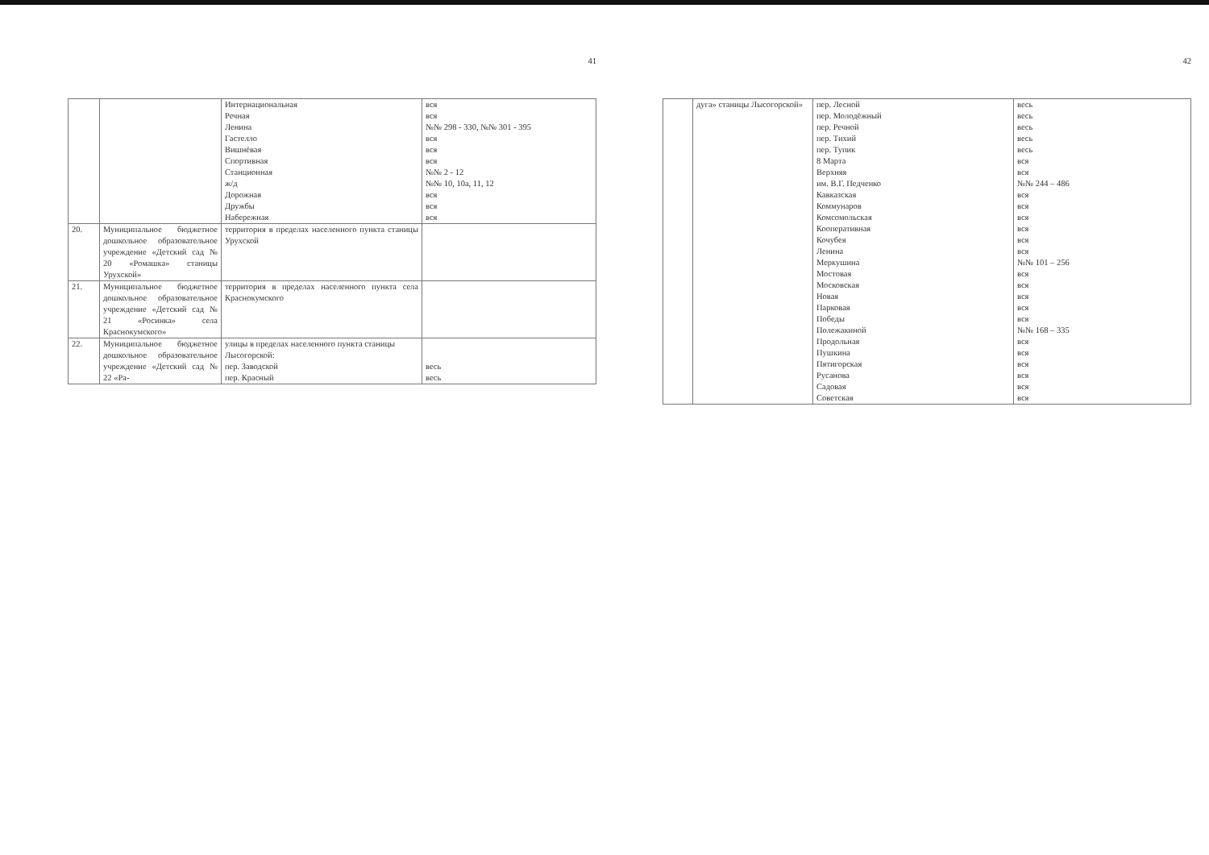41
| | | Интернациональная Речная Ленина Гастелло Вишнёвая Спортивная Станционная ж/д Дорожная Дружбы Набережная | вся вся №№ 298 - 330, №№ 301 - 395 вся вся вся №№ 2 - 12 №№ 10, 10а, 11, 12 вся вся вся |
| 20. | Муниципальное бюджетное дошкольное образовательное учреждение «Детский сад № 20 «Ромашка» станицы Урухской» | территория в пределах населенного пункта станицы Урухской | |
| 21. | Муниципальное бюджетное дошкольное образовательное учреждение «Детский сад № 21 «Росинка» села Краснокумского» | территория в пределах населенного пункта села Краснокумского | |
| 22. | Муниципальное бюджетное дошкольное образовательное учреждение «Детский сад № 22 «Ра- | улицы в пределах населенного пункта станицы Лысогорской: пер. Заводской пер. Красный | весь весь |
42
| | дуга» станицы Лысогорской» | пер. Лесной пер. Молодёжный пер. Речной пер. Тихий пер. Тупик 8 Марта Верхняя им. В.Г. Педченко Кавказская Коммунаров Комсомольская Кооперативная Кочубея Ленина Меркушина Мостовая Московская Новая Парковая Победы Полежакиной Продольная Пушкина Пятигорская Русанова Садовая Советская | весь весь весь весь весь вся вся №№ 244 – 486 вся вся вся вся вся вся №№ 101 – 256 вся вся вся вся вся №№ 168 – 335 вся вся вся вся вся вся |